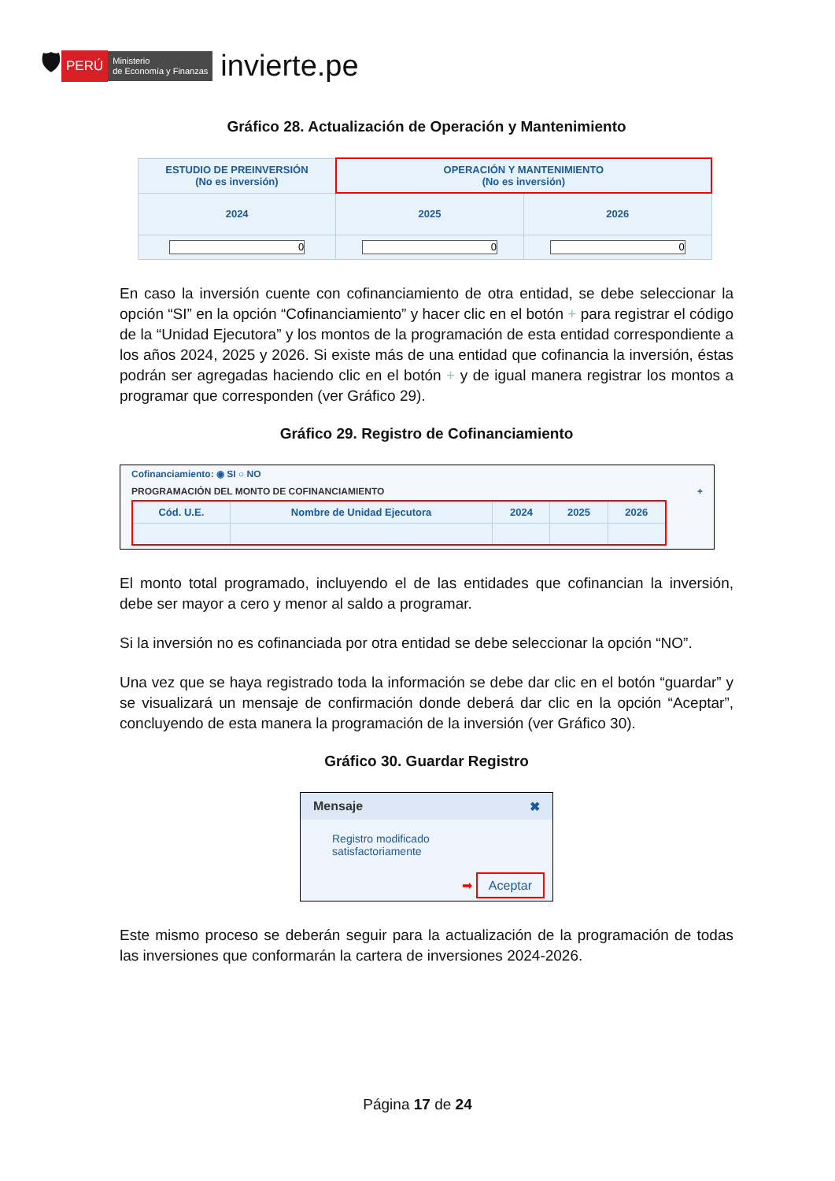🛡 PERÚ Ministerio
de Economía y Finanzas invierte.pe
Gráfico 28. Actualización de Operación y Mantenimiento
| ESTUDIO DE PREINVERSIÓN (No es inversión) | OPERACIÓN Y MANTENIMIENTO (No es inversión) | |
| --- | --- | --- |
| 2024 | 2025 | 2026 |
| 0 | 0 | 0 |
En caso la inversión cuente con cofinanciamiento de otra entidad, se debe seleccionar la opción “SI” en la opción “Cofinanciamiento” y hacer clic en el botón + para registrar el código de la “Unidad Ejecutora” y los montos de la programación de esta entidad correspondiente a los años 2024, 2025 y 2026. Si existe más de una entidad que cofinancia la inversión, éstas podrán ser agregadas haciendo clic en el botón + y de igual manera registrar los montos a programar que corresponden (ver Gráfico 29).
Gráfico 29. Registro de Cofinanciamiento
Cofinanciamiento: ◉ SI ○ NO
PROGRAMACIÓN DEL MONTO DE COFINANCIAMIENTO +
| Cód. U.E. | Nombre de Unidad Ejecutora | 2024 | 2025 | 2026 |
| --- | --- | --- | --- | --- |
El monto total programado, incluyendo el de las entidades que cofinancian la inversión, debe ser mayor a cero y menor al saldo a programar.
Si la inversión no es cofinanciada por otra entidad se debe seleccionar la opción “NO”.
Una vez que se haya registrado toda la información se debe dar clic en el botón “guardar” y se visualizará un mensaje de confirmación donde deberá dar clic en la opción “Aceptar”, concluyendo de esta manera la programación de la inversión (ver Gráfico 30).
Gráfico 30. Guardar Registro
Mensaje ✖
Registro modificado
satisfactoriamente
➡ Aceptar
Este mismo proceso se deberán seguir para la actualización de la programación de todas las inversiones que conformarán la cartera de inversiones 2024-2026.
Página 17 de 24